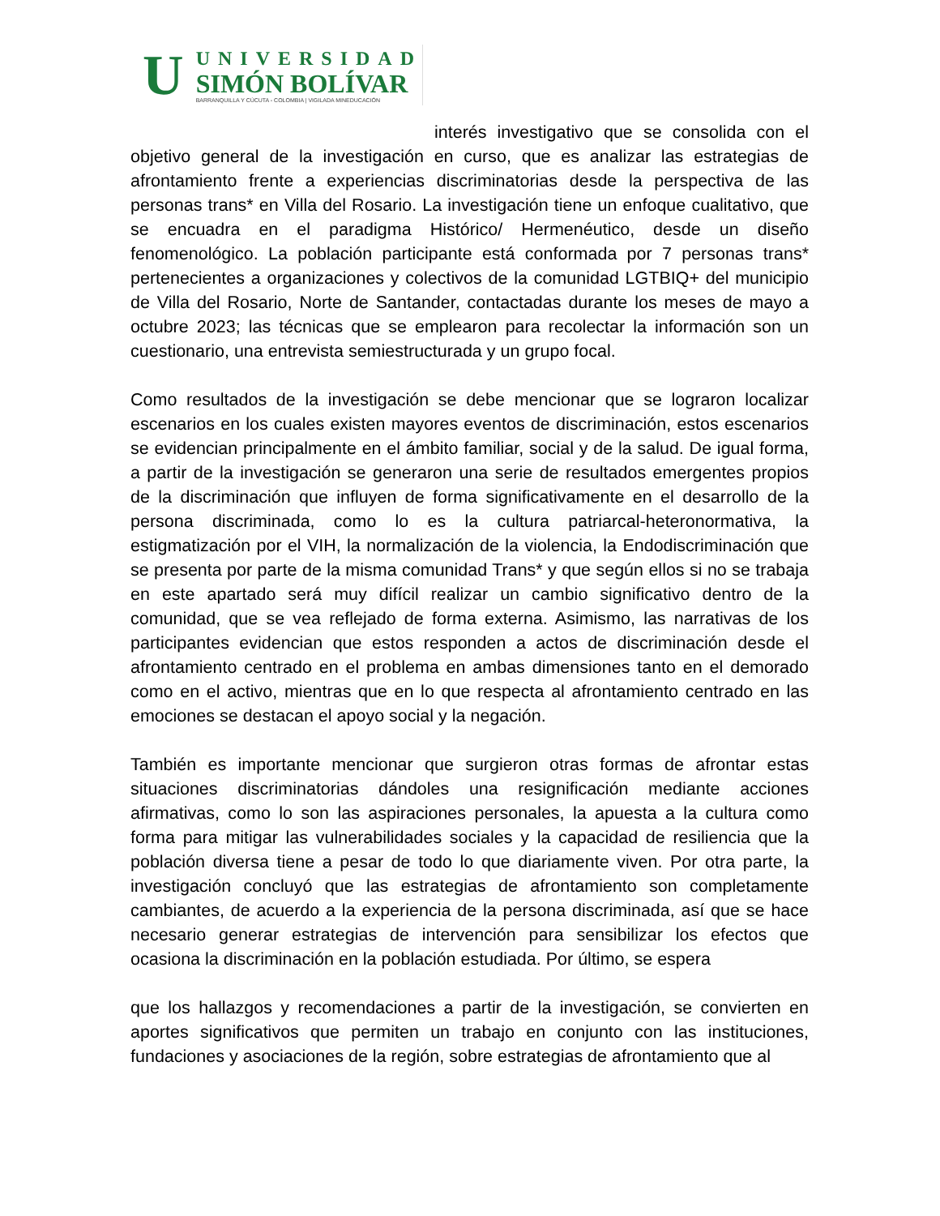U
UNIVERSIDAD
SIMÓN BOLÍVAR
BARRANQUILLA Y CÚCUTA - COLOMBIA | VIGILADA MINEDUCACIÓN
interés investigativo que se consolida con el objetivo general de la investigación en curso, que es analizar las estrategias de afrontamiento frente a experiencias discriminatorias desde la perspectiva de las personas trans* en Villa del Rosario. La investigación tiene un enfoque cualitativo, que se encuadra en el paradigma Histórico/ Hermenéutico, desde un diseño fenomenológico. La población participante está conformada por 7 personas trans* pertenecientes a organizaciones y colectivos de la comunidad LGTBIQ+ del municipio de Villa del Rosario, Norte de Santander, contactadas durante los meses de mayo a octubre 2023; las técnicas que se emplearon para recolectar la información son un cuestionario, una entrevista semiestructurada y un grupo focal.
Como resultados de la investigación se debe mencionar que se lograron localizar escenarios en los cuales existen mayores eventos de discriminación, estos escenarios se evidencian principalmente en el ámbito familiar, social y de la salud. De igual forma, a partir de la investigación se generaron una serie de resultados emergentes propios de la discriminación que influyen de forma significativamente en el desarrollo de la persona discriminada, como lo es la cultura patriarcal-heteronormativa, la estigmatización por el VIH, la normalización de la violencia, la Endodiscriminación que se presenta por parte de la misma comunidad Trans* y que según ellos si no se trabaja en este apartado será muy difícil realizar un cambio significativo dentro de la comunidad, que se vea reflejado de forma externa. Asimismo, las narrativas de los participantes evidencian que estos responden a actos de discriminación desde el afrontamiento centrado en el problema en ambas dimensiones tanto en el demorado como en el activo, mientras que en lo que respecta al afrontamiento centrado en las emociones se destacan el apoyo social y la negación.
También es importante mencionar que surgieron otras formas de afrontar estas situaciones discriminatorias dándoles una resignificación mediante acciones afirmativas, como lo son las aspiraciones personales, la apuesta a la cultura como forma para mitigar las vulnerabilidades sociales y la capacidad de resiliencia que la población diversa tiene a pesar de todo lo que diariamente viven. Por otra parte, la investigación concluyó que las estrategias de afrontamiento son completamente cambiantes, de acuerdo a la experiencia de la persona discriminada, así que se hace necesario generar estrategias de intervención para sensibilizar los efectos que ocasiona la discriminación en la población estudiada. Por último, se espera
que los hallazgos y recomendaciones a partir de la investigación, se convierten en aportes significativos que permiten un trabajo en conjunto con las instituciones, fundaciones y asociaciones de la región, sobre estrategias de afrontamiento que al